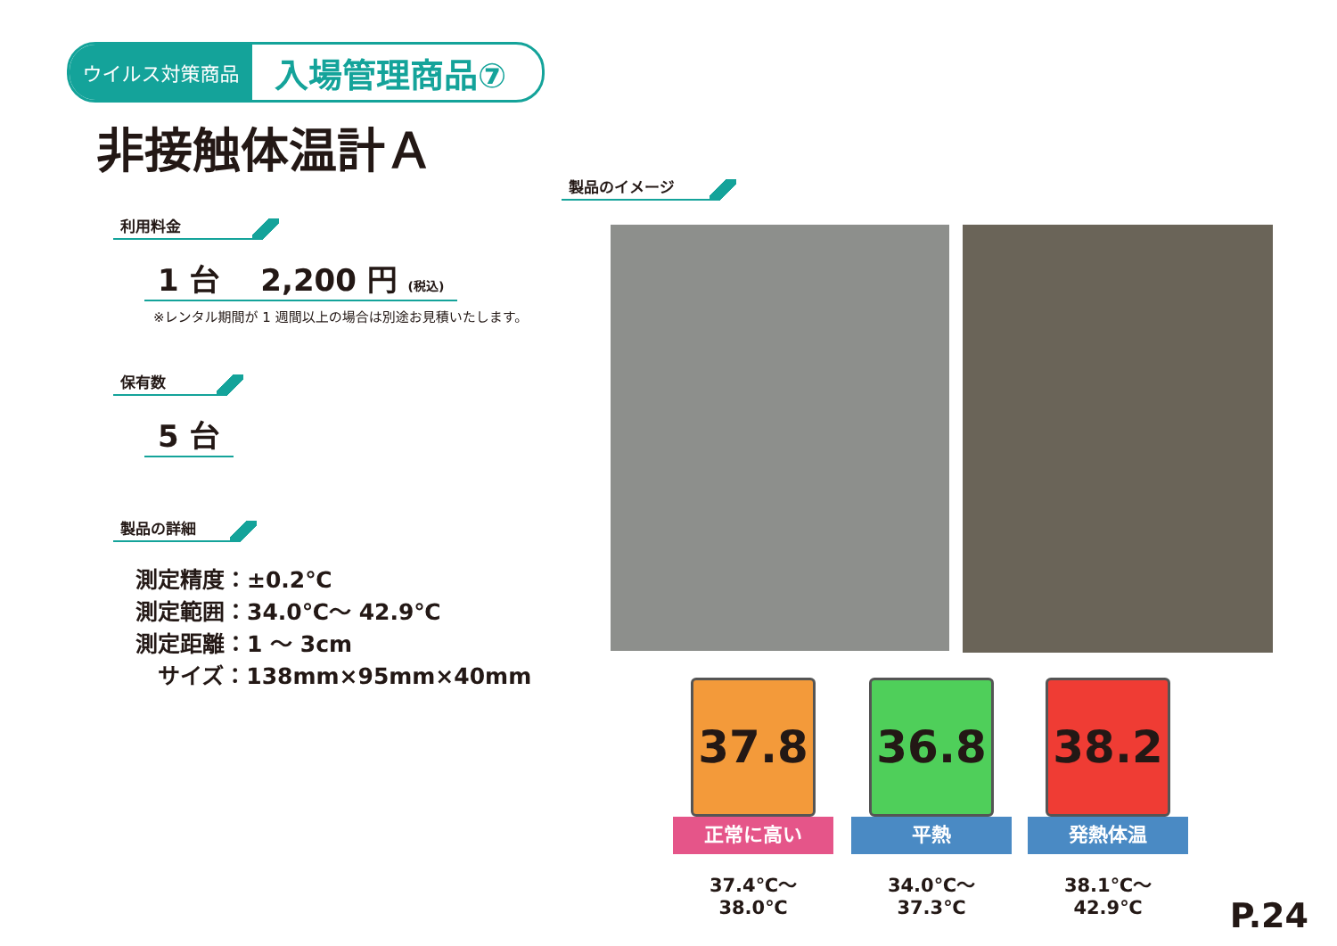ウイルス対策商品
入場管理商品⑦
非接触体温計Ａ
利用料金
1 台　 2,200 円 (税込)
※レンタル期間が 1 週間以上の場合は別途お見積いたします。
保有数
5 台
製品の詳細
測定精度：±0.2℃
測定範囲：34.0℃～ 42.9℃
測定距離：1 ～ 3cm
　サイズ：138mm×95mm×40mm
製品のイメージ
37.8
正常に高い
37.4℃～ 38.0℃
36.8
平熱
34.0℃～ 37.3℃
38.2
発熱体温
38.1℃～ 42.9℃
P.24